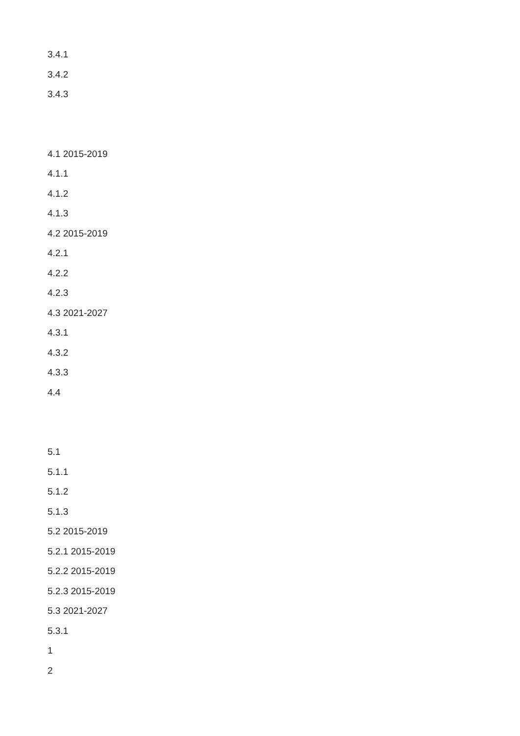3.4.1
3.4.2
3.4.3
4.1 2015-2019
4.1.1
4.1.2
4.1.3
4.2 2015-2019
4.2.1
4.2.2
4.2.3
4.3 2021-2027
4.3.1
4.3.2
4.3.3
4.4
5.1
5.1.1
5.1.2
5.1.3
5.2 2015-2019
5.2.1 2015-2019
5.2.2 2015-2019
5.2.3 2015-2019
5.3 2021-2027
5.3.1
1
2